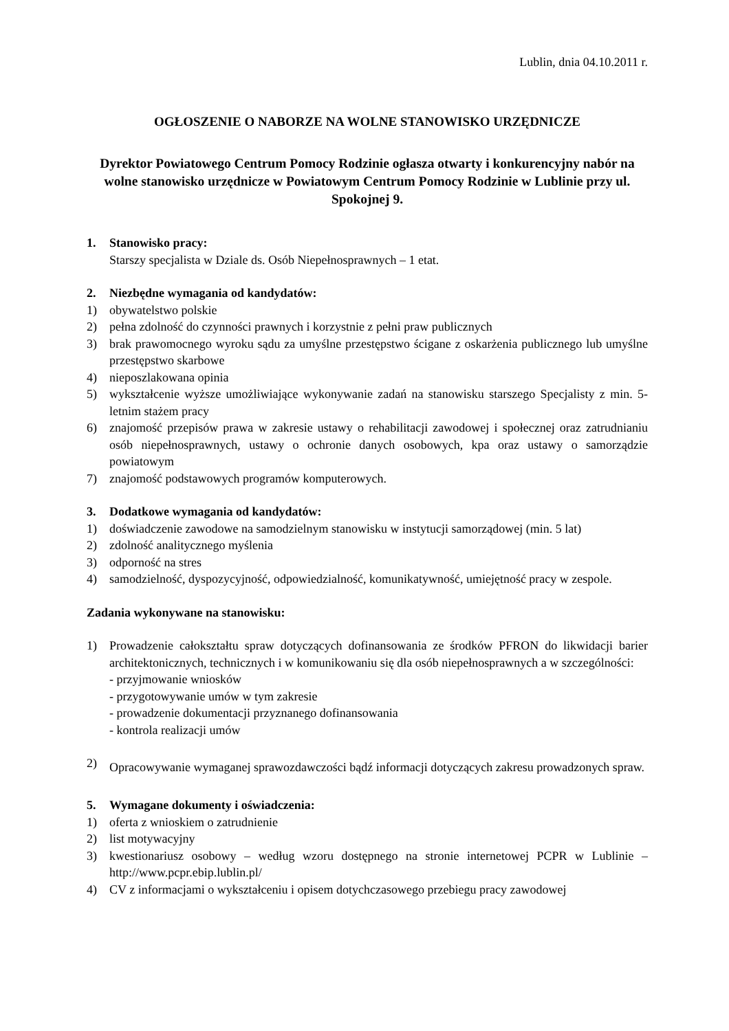Lublin, dnia 04.10.2011 r.
OGŁOSZENIE O NABORZE NA WOLNE STANOWISKO URZĘDNICZE
Dyrektor Powiatowego Centrum Pomocy Rodzinie ogłasza otwarty i konkurencyjny nabór na wolne stanowisko urzędnicze w Powiatowym Centrum Pomocy Rodzinie w Lublinie przy ul. Spokojnej 9.
1. Stanowisko pracy:
Starszy specjalista w Dziale ds. Osób Niepełnosprawnych – 1 etat.
2. Niezbędne wymagania od kandydatów:
1) obywatelstwo polskie
2) pełna zdolność do czynności prawnych i korzystnie z pełni praw publicznych
3) brak prawomocnego wyroku sądu za umyślne przestępstwo ścigane z oskarżenia publicznego lub umyślne przestępstwo skarbowe
4) nieposzlakowana opinia
5) wykształcenie wyższe umożliwiające wykonywanie zadań na stanowisku starszego Specjalisty z min. 5-letnim stażem pracy
6) znajomość przepisów prawa w zakresie ustawy o rehabilitacji zawodowej i społecznej oraz zatrudnianiu osób niepełnosprawnych, ustawy o ochronie danych osobowych, kpa oraz ustawy o samorządzie powiatowym
7) znajomość podstawowych programów komputerowych.
3. Dodatkowe wymagania od kandydatów:
1) doświadczenie zawodowe na samodzielnym stanowisku w instytucji samorządowej (min. 5 lat)
2) zdolność analitycznego myślenia
3) odporność na stres
4) samodzielność, dyspozycyjność, odpowiedzialność, komunikatywność, umiejętność pracy w zespole.
Zadania wykonywane na stanowisku:
1) Prowadzenie całokształtu spraw dotyczących dofinansowania ze środków PFRON do likwidacji barier architektonicznych, technicznych i w komunikowaniu się dla osób niepełnosprawnych a w szczególności:
- przyjmowanie wniosków
- przygotowywanie umów w tym zakresie
- prowadzenie dokumentacji przyznanego dofinansowania
- kontrola realizacji umów
2)
Opracowywanie wymaganej sprawozdawczości bądź informacji dotyczących zakresu prowadzonych spraw.
5. Wymagane dokumenty i oświadczenia:
1) oferta z wnioskiem o zatrudnienie
2) list motywacyjny
3) kwestionariusz osobowy – według wzoru dostępnego na stronie internetowej PCPR w Lublinie – http://www.pcpr.ebip.lublin.pl/
4) CV z informacjami o wykształceniu i opisem dotychczasowego przebiegu pracy zawodowej